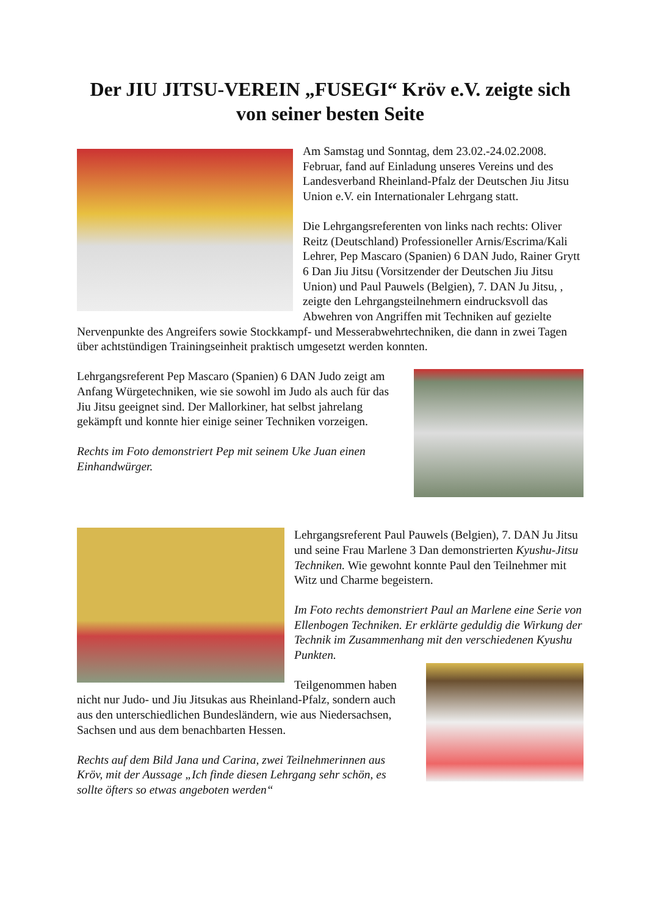Der JIU JITSU-VEREIN „FUSEGI“ Kröv e.V. zeigte sich von seiner besten Seite
Am Samstag und Sonntag, dem 23.02.-24.02.2008. Februar, fand auf Einladung unseres Vereins und des Landesverband Rheinland-Pfalz der Deutschen Jiu Jitsu Union e.V. ein Internationaler Lehrgang statt.
Die Lehrgangsreferenten von links nach rechts: Oliver Reitz (Deutschland) Professioneller Arnis/Escrima/Kali Lehrer, Pep Mascaro (Spanien) 6 DAN Judo, Rainer Grytt 6 Dan Jiu Jitsu (Vorsitzender der Deutschen Jiu Jitsu Union) und Paul Pauwels (Belgien), 7. DAN Ju Jitsu, , zeigte den Lehrgangsteilnehmern eindrucksvoll das Abwehren von Angriffen mit Techniken auf gezielte Nervenpunkte des Angreifers sowie Stockkampf- und Messerabwehrtechniken, die dann in zwei Tagen über achtstündigen Trainingseinheit praktisch umgesetzt werden konnten.
Lehrgangsreferent Pep Mascaro (Spanien) 6 DAN Judo zeigt am Anfang Würgetechniken, wie sie sowohl im Judo als auch für das Jiu Jitsu geeignet sind. Der Mallorkiner, hat selbst jahrelang gekämpft und konnte hier einige seiner Techniken vorzeigen.
Rechts im Foto demonstriert Pep mit seinem Uke Juan einen Einhandwürger.
Lehrgangsreferent Paul Pauwels (Belgien), 7. DAN Ju Jitsu und seine Frau Marlene 3 Dan demonstrierten Kyushu-Jitsu Techniken. Wie gewohnt konnte Paul den Teilnehmer mit Witz und Charme begeistern.
Im Foto rechts demonstriert Paul an Marlene eine Serie von Ellenbogen Techniken. Er erklärte geduldig die Wirkung der Technik im Zusammenhang mit den verschiedenen Kyushu Punkten.
Teilgenommen haben nicht nur Judo- und Jiu Jitsukas aus Rheinland-Pfalz, sondern auch aus den unterschiedlichen Bundesländern, wie aus Niedersachsen, Sachsen und aus dem benachbarten Hessen.
Rechts auf dem Bild Jana und Carina, zwei Teilnehmerinnen aus Kröv, mit der Aussage „Ich finde diesen Lehrgang sehr schön, es sollte öfters so etwas angeboten werden“